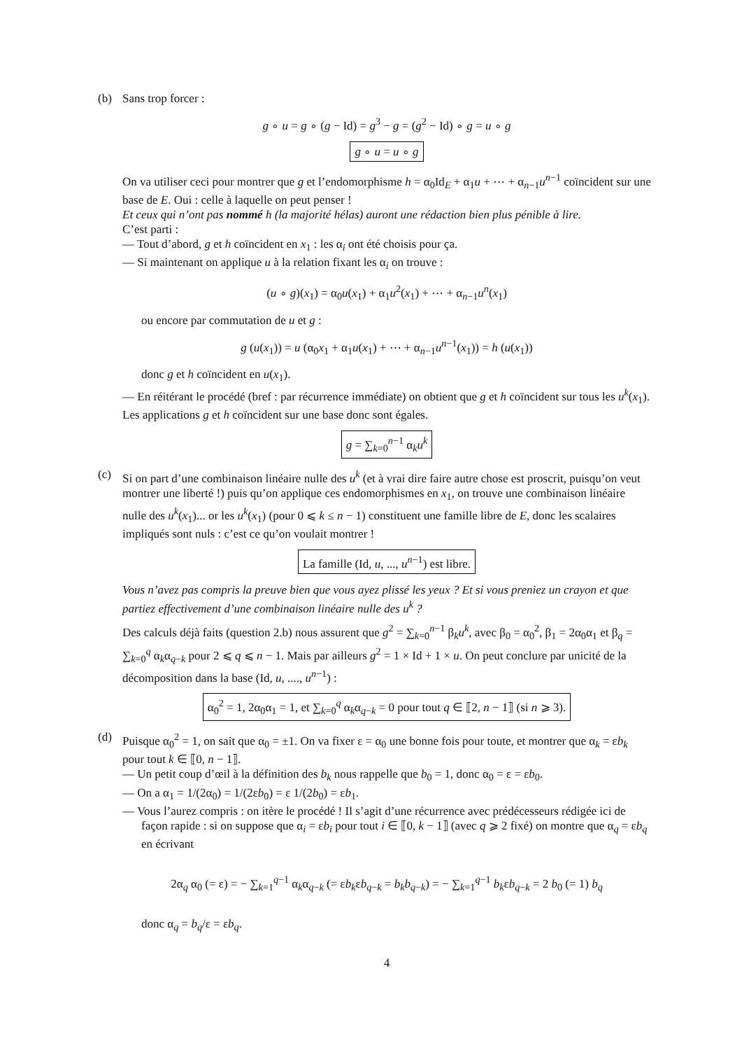(b) Sans trop forcer :
g ∘ u = g ∘ (g − Id) = g<sup>3</sup> − g = (g<sup>2</sup> − Id) ∘ g = u ∘ g
g ∘ u = u ∘ g
On va utiliser ceci pour montrer que g et l’endomorphisme h = α<sub>0</sub>Id<sub>E</sub> + α<sub>1</sub>u + ⋯ + α<sub>n−1</sub>u<sup>n−1</sup> coïncident sur une base de E. Oui : celle à laquelle on peut penser !
Et ceux qui n’ont pas nommé h (la majorité hélas) auront une rédaction bien plus pénible à lire.
C’est parti :
— Tout d’abord, g et h coïncident en x<sub>1</sub> : les α<sub>i</sub> ont été choisis pour ça.
— Si maintenant on applique u à la relation fixant les α<sub>i</sub> on trouve :
(u ∘ g)(x<sub>1</sub>) = α<sub>0</sub>u(x<sub>1</sub>) + α<sub>1</sub>u<sup>2</sup>(x<sub>1</sub>) + ⋯ + α<sub>n−1</sub>u<sup>n</sup>(x<sub>1</sub>)
ou encore par commutation de u et g :
g (u(x<sub>1</sub>)) = u (α<sub>0</sub>x<sub>1</sub> + α<sub>1</sub>u(x<sub>1</sub>) + ⋯ + α<sub>n−1</sub>u<sup>n−1</sup>(x<sub>1</sub>)) = h (u(x<sub>1</sub>))
donc g et h coïncident en u(x<sub>1</sub>).
— En réitérant le procédé (bref : par récurrence immédiate) on obtient que g et h coïncident sur tous les u<sup>k</sup>(x<sub>1</sub>).
Les applications g et h coïncident sur une base donc sont égales.
g = ∑<sub>k=0</sub><sup>n−1</sup> α<sub>k</sub>u<sup>k</sup>
(c) Si on part d’une combinaison linéaire nulle des u<sup>k</sup> (et à vrai dire faire autre chose est proscrit, puisqu’on veut montrer une liberté !) puis qu’on applique ces endomorphismes en x<sub>1</sub>, on trouve une combinaison linéaire nulle des u<sup>k</sup>(x<sub>1</sub>)... or les u<sup>k</sup>(x<sub>1</sub>) (pour 0 ⩽ k ≤ n − 1) constituent une famille libre de E, donc les scalaires impliqués sont nuls : c’est ce qu’on voulait montrer !
La famille (Id, u, ..., u<sup>n−1</sup>) est libre.
Vous n’avez pas compris la preuve bien que vous ayez plissé les yeux ? Et si vous preniez un crayon et que partiez effectivement d’une combinaison linéaire nulle des u<sup>k</sup> ?
Des calculs déjà faits (question 2.b) nous assurent que g<sup>2</sup> = ∑<sub>k=0</sub><sup>n−1</sup> β<sub>k</sub>u<sup>k</sup>, avec β<sub>0</sub> = α<sub>0</sub><sup>2</sup>, β<sub>1</sub> = 2α<sub>0</sub>α<sub>1</sub> et β<sub>q</sub> = ∑<sub>k=0</sub><sup>q</sup> α<sub>k</sub>α<sub>q−k</sub> pour 2 ⩽ q ⩽ n − 1. Mais par ailleurs g<sup>2</sup> = 1 × Id + 1 × u. On peut conclure par unicité de la décomposition dans la base (Id, u, ...., u<sup>n−1</sup>) :
α<sub>0</sub><sup>2</sup> = 1, 2α<sub>0</sub>α<sub>1</sub> = 1, et ∑<sub>k=0</sub><sup>q</sup> α<sub>k</sub>α<sub>q−k</sub> = 0 pour tout q ∈ ⟦2, n − 1⟧ (si n ⩾ 3).
(d) Puisque α<sub>0</sub><sup>2</sup> = 1, on sait que α<sub>0</sub> = ±1. On va fixer ε = α<sub>0</sub> une bonne fois pour toute, et montrer que α<sub>k</sub> = εb<sub>k</sub> pour tout k ∈ ⟦0, n − 1⟧.
— Un petit coup d’œil à la définition des b<sub>k</sub> nous rappelle que b<sub>0</sub> = 1, donc α<sub>0</sub> = ε = εb<sub>0</sub>.
— On a α<sub>1</sub> = 1/(2α<sub>0</sub>) = 1/(2εb<sub>0</sub>) = ε 1/(2b<sub>0</sub>) = εb<sub>1</sub>.
— Vous l’aurez compris : on itère le procédé ! Il s’agit d’une récurrence avec prédécesseurs rédigée ici de façon rapide : si on suppose que α<sub>i</sub> = εb<sub>i</sub> pour tout i ∈ ⟦0, k − 1⟧ (avec q ⩾ 2 fixé) on montre que α<sub>q</sub> = εb<sub>q</sub> en écrivant
2α<sub>q</sub> α<sub>0</sub> (= ε) = − ∑<sub>k=1</sub><sup>q−1</sup> α<sub>k</sub>α<sub>q−k</sub> (= εb<sub>k</sub>εb<sub>q−k</sub> = b<sub>k</sub>b<sub>q−k</sub>) = − ∑<sub>k=1</sub><sup>q−1</sup> b<sub>k</sub>εb<sub>q−k</sub> = 2 b<sub>0</sub> (= 1) b<sub>q</sub>
donc α<sub>q</sub> = b<sub>q</sub>/ε = εb<sub>q</sub>.
4